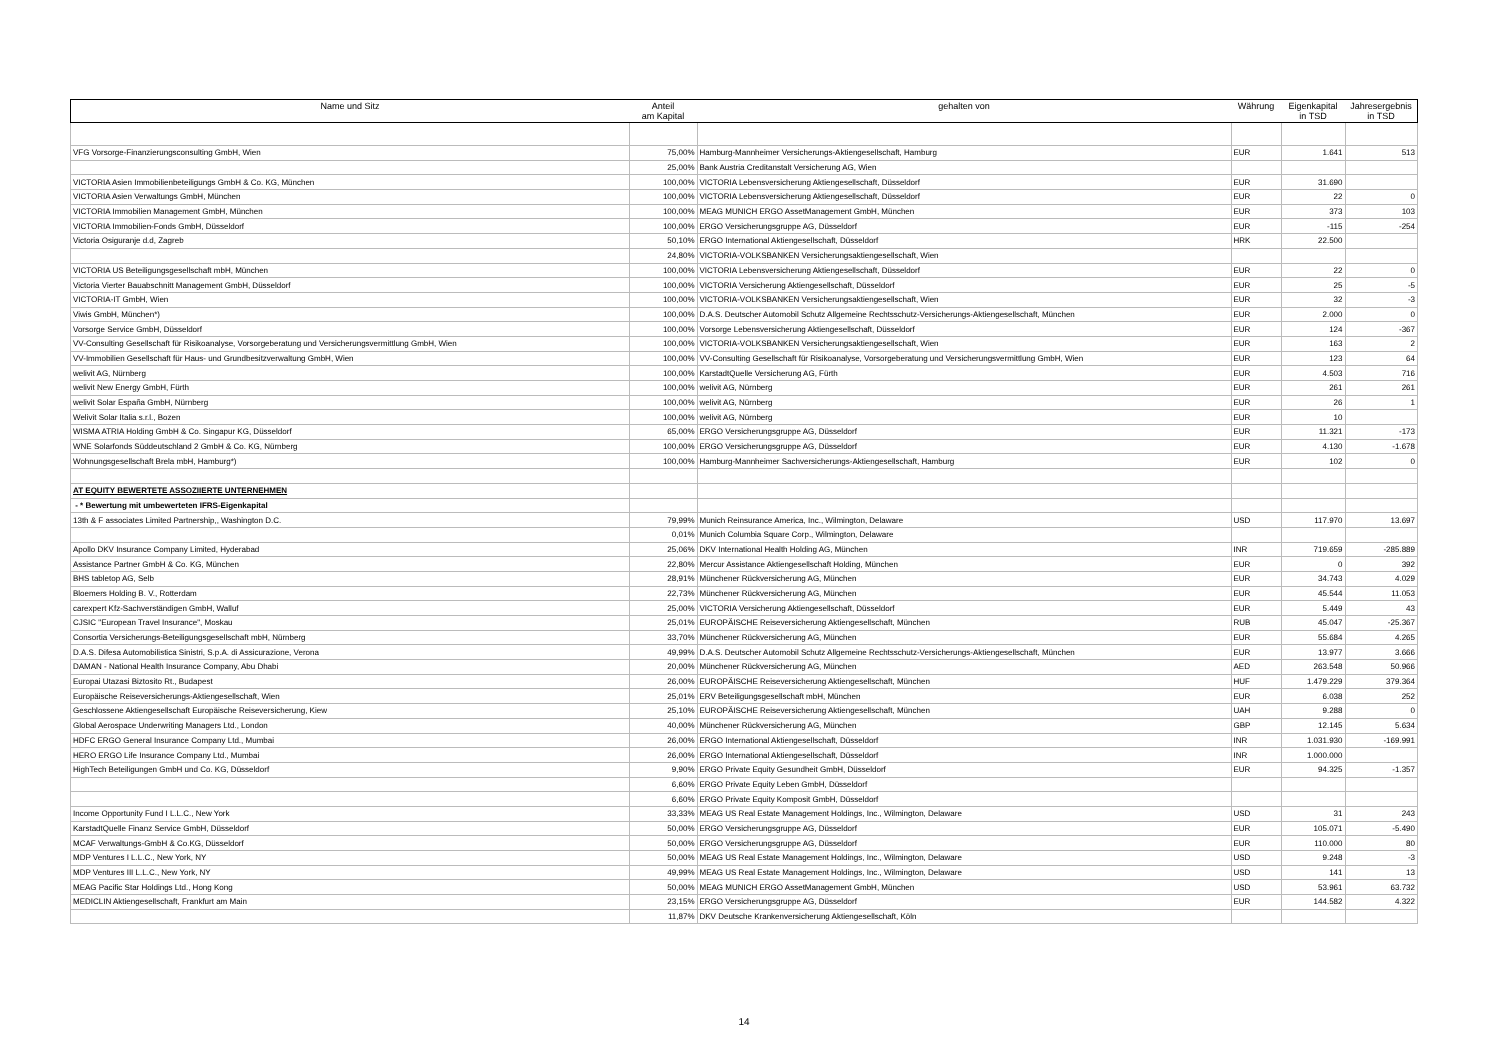| Name und Sitz | Anteil am Kapital | gehalten von | Währung | Eigenkapital in TSD | Jahresergebnis in TSD |
| --- | --- | --- | --- | --- | --- |
| VFG Vorsorge-Finanzierungsconsulting GmbH, Wien | 75,00% | Hamburg-Mannheimer Versicherungs-Aktiengesellschaft, Hamburg | EUR | 1.641 | 513 |
| | 25,00% | Bank Austria Creditanstalt Versicherung AG, Wien | | | |
| VICTORIA Asien Immobilienbeteiligungs GmbH & Co. KG, München | 100,00% | VICTORIA Lebensversicherung Aktiengesellschaft, Düsseldorf | EUR | 31.690 | |
| VICTORIA Asien Verwaltungs GmbH, München | 100,00% | VICTORIA Lebensversicherung Aktiengesellschaft, Düsseldorf | EUR | 22 | 0 |
| VICTORIA Immobilien Management GmbH, München | 100,00% | MEAG MUNICH ERGO AssetManagement GmbH, München | EUR | 373 | 103 |
| VICTORIA Immobilien-Fonds GmbH, Düsseldorf | 100,00% | ERGO Versicherungsgruppe AG, Düsseldorf | EUR | -115 | -254 |
| Victoria Osiguranje d.d, Zagreb | 50,10% | ERGO International Aktiengesellschaft, Düsseldorf | HRK | 22.500 | |
| | 24,80% | VICTORIA-VOLKSBANKEN Versicherungsaktiengesellschaft, Wien | | | |
| VICTORIA US Beteiligungsgesellschaft mbH, München | 100,00% | VICTORIA Lebensversicherung Aktiengesellschaft, Düsseldorf | EUR | 22 | 0 |
| Victoria Vierter Bauabschnitt Management GmbH, Düsseldorf | 100,00% | VICTORIA Versicherung Aktiengesellschaft, Düsseldorf | EUR | 25 | -5 |
| VICTORIA-IT GmbH, Wien | 100,00% | VICTORIA-VOLKSBANKEN Versicherungsaktiengesellschaft, Wien | EUR | 32 | -3 |
| Viwis GmbH, München*) | 100,00% | D.A.S. Deutscher Automobil Schutz Allgemeine Rechtsschutz-Versicherungs-Aktiengesellschaft, München | EUR | 2.000 | 0 |
| Vorsorge Service GmbH, Düsseldorf | 100,00% | Vorsorge Lebensversicherung Aktiengesellschaft, Düsseldorf | EUR | 124 | -367 |
| VV-Consulting Gesellschaft für Risikoanalyse, Vorsorgeberatung und Versicherungsvermittlung GmbH, Wien | 100,00% | VICTORIA-VOLKSBANKEN Versicherungsaktiengesellschaft, Wien | EUR | 163 | 2 |
| VV-Immobilien Gesellschaft für Haus- und Grundbesitzverwaltung GmbH, Wien | 100,00% | VV-Consulting Gesellschaft für Risikoanalyse, Vorsorgeberatung und Versicherungsvermittlung GmbH, Wien | EUR | 123 | 64 |
| welivit AG, Nürnberg | 100,00% | KarstadtQuelle Versicherung AG, Fürth | EUR | 4.503 | 716 |
| welivit New Energy GmbH, Fürth | 100,00% | welivit AG, Nürnberg | EUR | 261 | 261 |
| welivit Solar España GmbH, Nürnberg | 100,00% | welivit AG, Nürnberg | EUR | 26 | 1 |
| Welivit Solar Italia s.r.l., Bozen | 100,00% | welivit AG, Nürnberg | EUR | 10 | |
| WISMA ATRIA Holding GmbH & Co. Singapur KG, Düsseldorf | 65,00% | ERGO Versicherungsgruppe AG, Düsseldorf | EUR | 11.321 | -173 |
| WNE Solarfonds Süddeutschland 2 GmbH & Co. KG, Nürnberg | 100,00% | ERGO Versicherungsgruppe AG, Düsseldorf | EUR | 4.130 | -1.678 |
| Wohnungsgesellschaft Brela mbH, Hamburg*) | 100,00% | Hamburg-Mannheimer Sachversicherungs-Aktiengesellschaft, Hamburg | EUR | 102 | 0 |
| AT EQUITY BEWERTETE ASSOZIIERTE UNTERNEHMEN | | | | | |
| - * Bewertung mit umbewerteten IFRS-Eigenkapital | | | | | |
| 13th & F associates Limited Partnership,, Washington D.C. | 79,99% | Munich Reinsurance America, Inc., Wilmington, Delaware | USD | 117.970 | 13.697 |
| | 0,01% | Munich Columbia Square Corp., Wilmington, Delaware | | | |
| Apollo DKV Insurance Company Limited, Hyderabad | 25,06% | DKV International Health Holding AG, München | INR | 719.659 | -285.889 |
| Assistance Partner GmbH & Co. KG, München | 22,80% | Mercur Assistance Aktiengesellschaft Holding, München | EUR | 0 | 392 |
| BHS tabletop AG, Selb | 28,91% | Münchener Rückversicherung AG, München | EUR | 34.743 | 4.029 |
| Bloemers Holding B. V., Rotterdam | 22,73% | Münchener Rückversicherung AG, München | EUR | 45.544 | 11.053 |
| carexpert Kfz-Sachverständigen GmbH, Walluf | 25,00% | VICTORIA Versicherung Aktiengesellschaft, Düsseldorf | EUR | 5.449 | 43 |
| CJSIC "European Travel Insurance", Moskau | 25,01% | EUROPÄISCHE Reiseversicherung Aktiengesellschaft, München | RUB | 45.047 | -25.367 |
| Consortia Versicherungs-Beteiligungsgesellschaft mbH, Nürnberg | 33,70% | Münchener Rückversicherung AG, München | EUR | 55.684 | 4.265 |
| D.A.S. Difesa Automobilistica Sinistri, S.p.A. di Assicurazione, Verona | 49,99% | D.A.S. Deutscher Automobil Schutz Allgemeine Rechtsschutz-Versicherungs-Aktiengesellschaft, München | EUR | 13.977 | 3.666 |
| DAMAN - National Health Insurance Company, Abu Dhabi | 20,00% | Münchener Rückversicherung AG, München | AED | 263.548 | 50.966 |
| Europai Utazasi Biztosito Rt., Budapest | 26,00% | EUROPÄISCHE Reiseversicherung Aktiengesellschaft, München | HUF | 1.479.229 | 379.364 |
| Europäische Reiseversicherungs-Aktiengesellschaft, Wien | 25,01% | ERV Beteiligungsgesellschaft mbH, München | EUR | 6.038 | 252 |
| Geschlossene Aktiengesellschaft Europäische Reiseversicherung, Kiew | 25,10% | EUROPÄISCHE Reiseversicherung Aktiengesellschaft, München | UAH | 9.288 | 0 |
| Global Aerospace Underwriting Managers Ltd., London | 40,00% | Münchener Rückversicherung AG, München | GBP | 12.145 | 5.634 |
| HDFC ERGO General Insurance Company Ltd., Mumbai | 26,00% | ERGO International Aktiengesellschaft, Düsseldorf | INR | 1.031.930 | -169.991 |
| HERO ERGO Life Insurance Company Ltd., Mumbai | 26,00% | ERGO International Aktiengesellschaft, Düsseldorf | INR | 1.000.000 | |
| HighTech Beteiligungen GmbH und Co. KG, Düsseldorf | 9,90% | ERGO Private Equity Gesundheit GmbH, Düsseldorf | EUR | 94.325 | -1.357 |
| | 6,60% | ERGO Private Equity Leben GmbH, Düsseldorf | | | |
| | 6,60% | ERGO Private Equity Komposit GmbH, Düsseldorf | | | |
| Income Opportunity Fund I L.L.C., New York | 33,33% | MEAG US Real Estate Management Holdings, Inc., Wilmington, Delaware | USD | 31 | 243 |
| KarstadtQuelle Finanz Service GmbH, Düsseldorf | 50,00% | ERGO Versicherungsgruppe AG, Düsseldorf | EUR | 105.071 | -5.490 |
| MCAF Verwaltungs-GmbH & Co.KG, Düsseldorf | 50,00% | ERGO Versicherungsgruppe AG, Düsseldorf | EUR | 110.000 | 80 |
| MDP Ventures I L.L.C., New York, NY | 50,00% | MEAG US Real Estate Management Holdings, Inc., Wilmington, Delaware | USD | 9.248 | -3 |
| MDP Ventures III L.L.C., New York, NY | 49,99% | MEAG US Real Estate Management Holdings, Inc., Wilmington, Delaware | USD | 141 | 13 |
| MEAG Pacific Star Holdings Ltd., Hong Kong | 50,00% | MEAG MUNICH ERGO AssetManagement GmbH, München | USD | 53.961 | 63.732 |
| MEDICLIN Aktiengesellschaft, Frankfurt am Main | 23,15% | ERGO Versicherungsgruppe AG, Düsseldorf | EUR | 144.582 | 4.322 |
| | 11,87% | DKV Deutsche Krankenversicherung Aktiengesellschaft, Köln | | | |
14